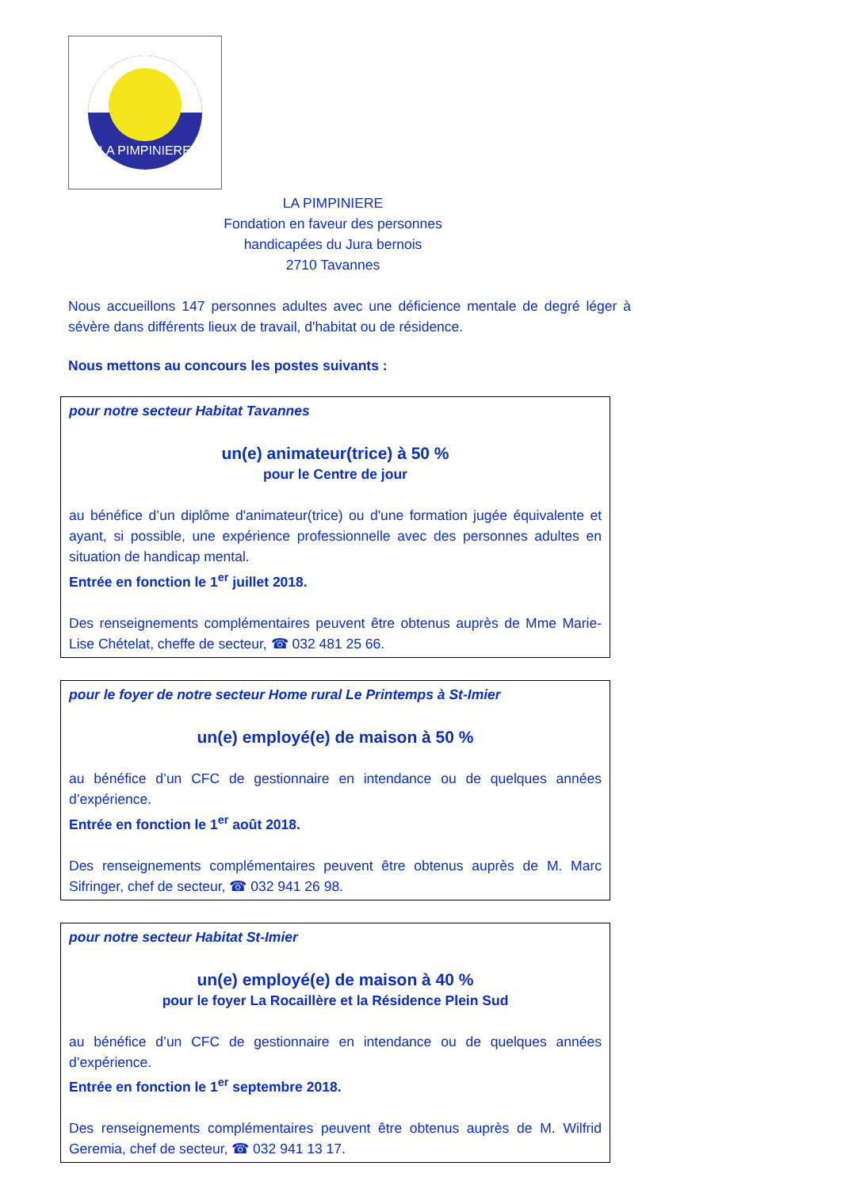LA PIMPINIERE
LA PIMPINIERE
Fondation en faveur des personnes
handicapées du Jura bernois
2710 Tavannes
Nous accueillons 147 personnes adultes avec une déficience mentale de degré léger à sévère dans différents lieux de travail, d'habitat ou de résidence.
Nous mettons au concours les postes suivants :
pour notre secteur Habitat Tavannes
un(e) animateur(trice) à 50 %
pour le Centre de jour
au bénéfice d’un diplôme d'animateur(trice) ou d'une formation jugée équivalente et ayant, si possible, une expérience professionnelle avec des personnes adultes en situation de handicap mental.
Entrée en fonction le 1<sup>er</sup> juillet 2018.
Des renseignements complémentaires peuvent être obtenus auprès de Mme Marie-Lise Chételat, cheffe de secteur, ☎ 032 481 25 66.
pour le foyer de notre secteur Home rural Le Printemps à St-Imier
un(e) employé(e) de maison à 50 %
au bénéfice d’un CFC de gestionnaire en intendance ou de quelques années d’expérience.
Entrée en fonction le 1<sup>er</sup> août 2018.
Des renseignements complémentaires peuvent être obtenus auprès de M. Marc Sifringer, chef de secteur, ☎ 032 941 26 98.
pour notre secteur Habitat St-Imier
un(e) employé(e) de maison à 40 %
pour le foyer La Rocaillère et la Résidence Plein Sud
au bénéfice d’un CFC de gestionnaire en intendance ou de quelques années d’expérience.
Entrée en fonction le 1<sup>er</sup> septembre 2018.
Des renseignements complémentaires peuvent être obtenus auprès de M. Wilfrid Geremia, chef de secteur, ☎ 032 941 13 17.